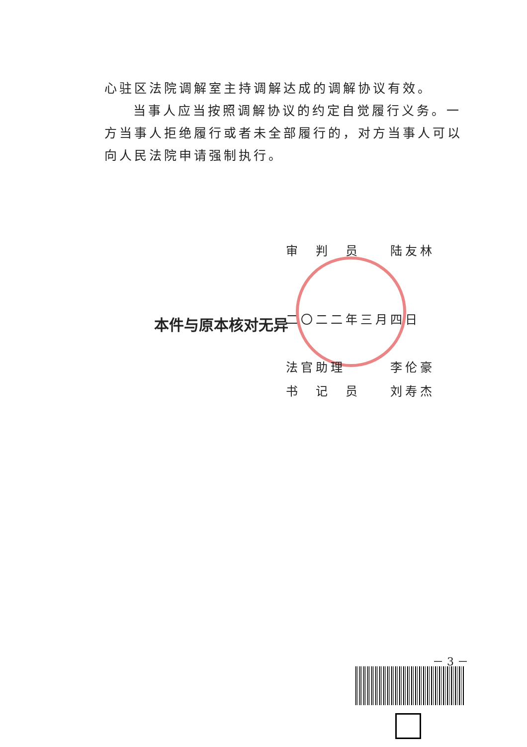心驻区法院调解室主持调解达成的调解协议有效。
当事人应当按照调解协议的约定自觉履行义务。一方当事人拒绝履行或者未全部履行的，对方当事人可以向人民法院申请强制执行。
本件与原本核对无异
审　判　员　　陆友林
二〇二二年三月四日
法官助理　　　李伦豪
书　记　员　　刘寿杰
－ 3 －